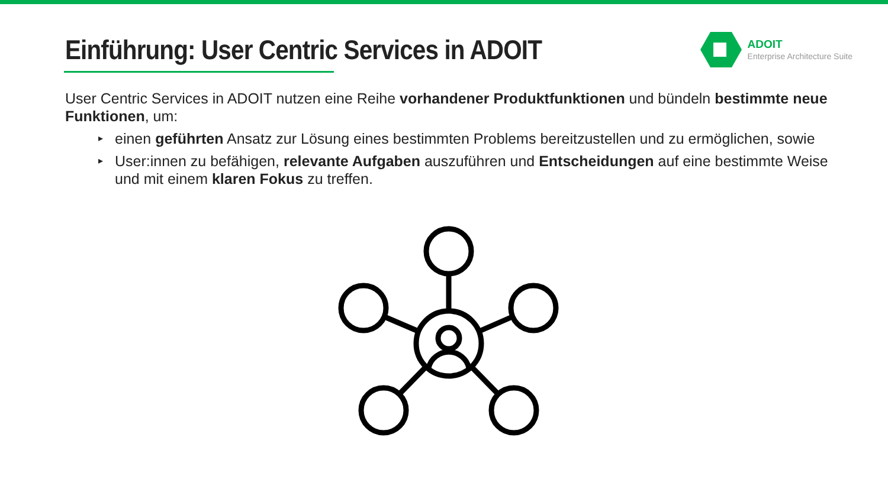Einführung: User Centric Services in ADOIT
ADOIT
Enterprise Architecture Suite
User Centric Services in ADOIT nutzen eine Reihe vorhandener Produktfunktionen und bündeln bestimmte neue Funktionen, um:
▸ einen geführten Ansatz zur Lösung eines bestimmten Problems bereitzustellen und zu ermöglichen, sowie
▸ User:innen zu befähigen, relevante Aufgaben auszuführen und Entscheidungen auf eine bestimmte Weise und mit einem klaren Fokus zu treffen.